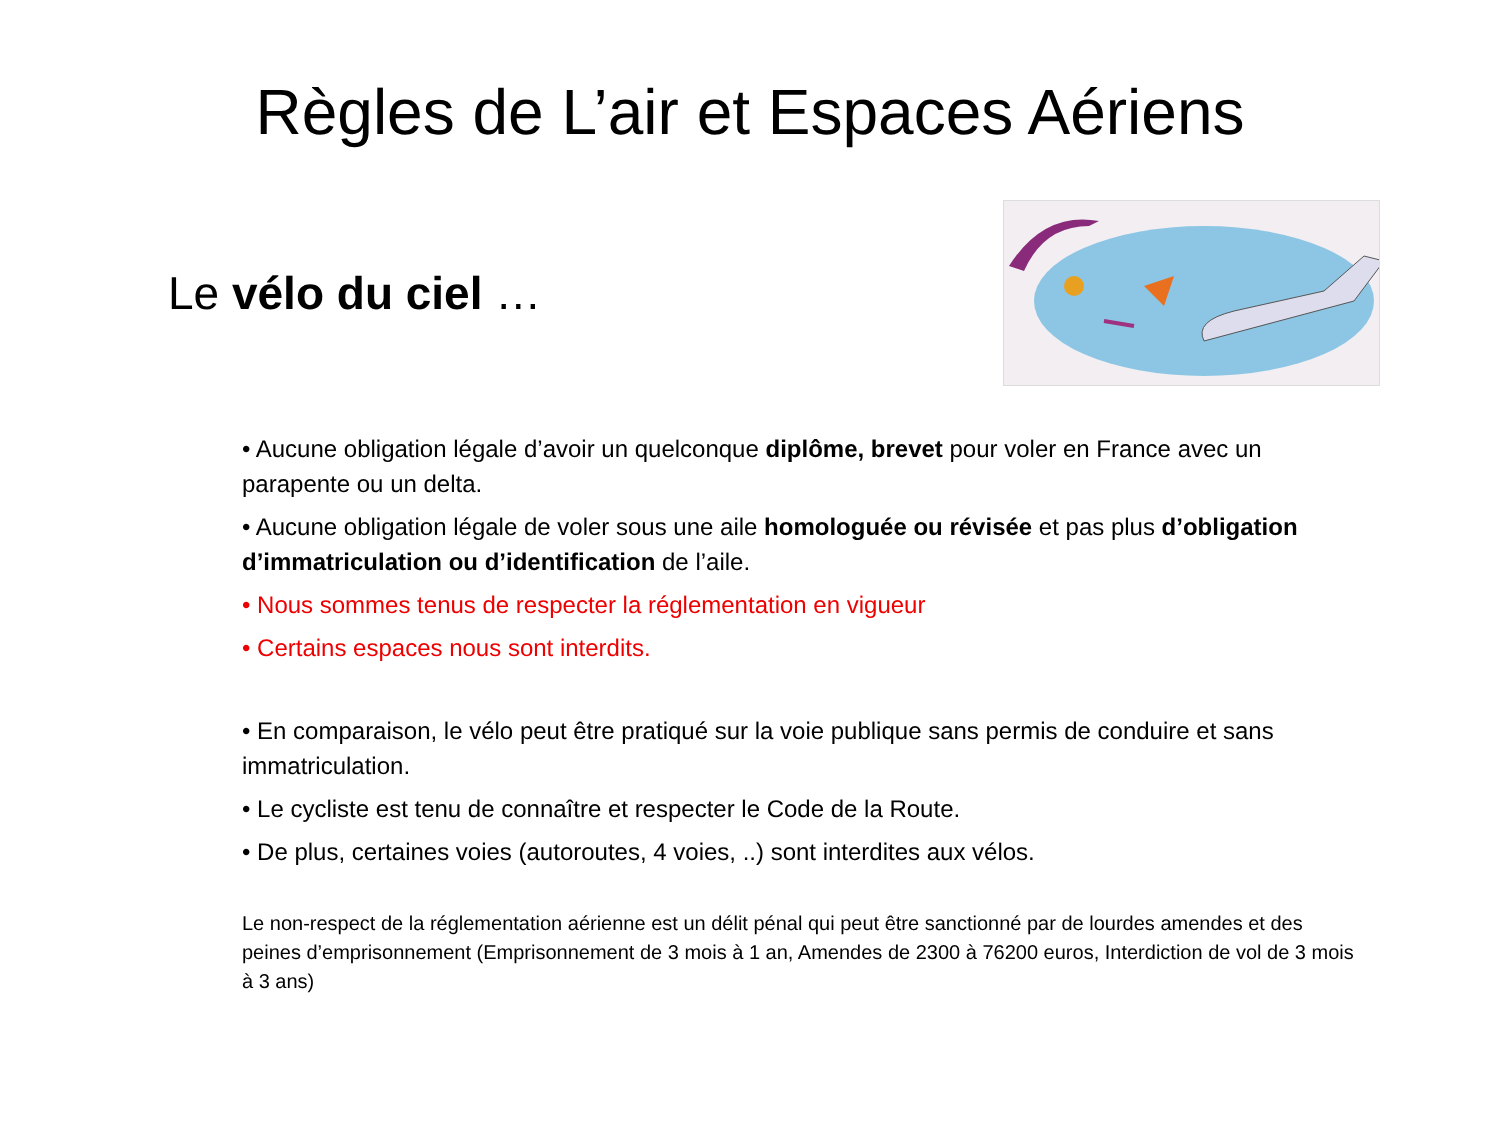Règles de L’air et Espaces Aériens
Le vélo du ciel …
• Aucune obligation légale d’avoir un quelconque diplôme, brevet pour voler en France avec un parapente ou un delta.
• Aucune obligation légale de voler sous une aile homologuée ou révisée et pas plus d’obligation d’immatriculation ou d’identification de l’aile.
• Nous sommes tenus de respecter la réglementation en vigueur
• Certains espaces nous sont interdits.
• En comparaison, le vélo peut être pratiqué sur la voie publique sans permis de conduire et sans immatriculation.
• Le cycliste est tenu de connaître et respecter le Code de la Route.
• De plus, certaines voies (autoroutes, 4 voies, ..) sont interdites aux vélos.
Le non-respect de la réglementation aérienne est un délit pénal qui peut être sanctionné par de lourdes amendes et des peines d’emprisonnement (Emprisonnement de 3 mois à 1 an, Amendes de 2300 à 76200 euros, Interdiction de vol de 3 mois à 3 ans)